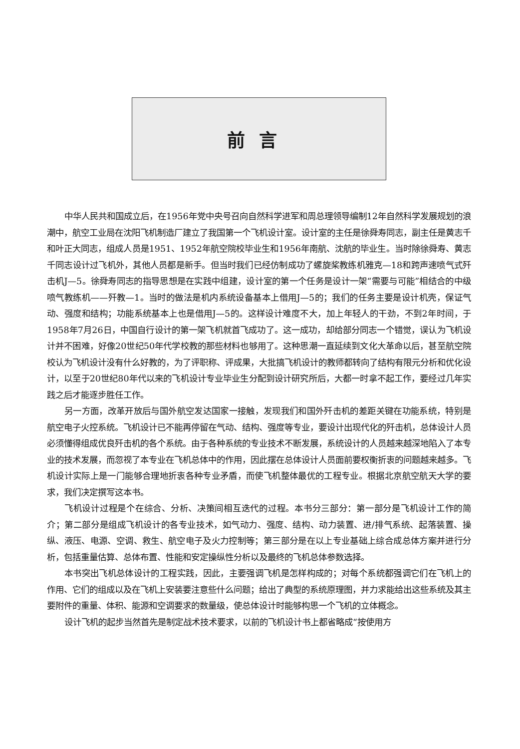前言
中华人民共和国成立后，在1956年党中央号召向自然科学进军和周总理领导编制12年自然科学发展规划的浪潮中，航空工业局在沈阳飞机制造厂建立了我国第一个飞机设计室。设计室的主任是徐舜寿同志，副主任是黄志千和叶正大同志，组成人员是1951、1952年航空院校毕业生和1956年南航、沈航的毕业生。当时除徐舜寿、黄志千同志设计过飞机外，其他人员都是新手。但当时我们已经仿制成功了螺旋桨教练机雅克—18和跨声速喷气式歼击机J—5。徐舜寿同志的指导思想是在实践中组建，设计室的第一个任务是设计一架“需要与可能”相结合的中级喷气教练机——歼教—1。当时的做法是机内系统设备基本上借用J—5的；我们的任务主要是设计机壳，保证气动、强度和结构；功能系统基本上也是借用J—5的。这样设计难度不大，加上年轻人的干劲，不到2年时间，于1958年7月26日，中国自行设计的第一架飞机就首飞成功了。这一成功，却给部分同志一个错觉，误认为飞机设计并不困难，好像20世纪50年代学校教的那些材料也够用了。这种思潮一直延续到文化大革命以后，甚至航空院校认为飞机设计没有什么好教的，为了评职称、评成果，大批搞飞机设计的教师都转向了结构有限元分析和优化设计，以至于20世纪80年代以来的飞机设计专业毕业生分配到设计研究所后，大都一时拿不起工作，要经过几年实践之后才能逐步胜任工作。
另一方面，改革开放后与国外航空发达国家一接触，发现我们和国外歼击机的差距关键在功能系统，特别是航空电子火控系统。飞机设计已不能再停留在气动、结构、强度等专业，要设计出现代化的歼击机，总体设计人员必须懂得组成优良歼击机的各个系统。由于各种系统的专业技术不断发展，系统设计的人员越来越深地陷入了本专业的技术发展，而忽视了本专业在飞机总体中的作用，因此摆在总体设计人员面前要权衡折衷的问题越来越多。飞机设计实际上是一门能够合理地折衷各种专业矛盾，而使飞机整体最优的工程专业。根据北京航空航天大学的要求，我们决定撰写这本书。
飞机设计过程是个在综合、分析、决策间相互迭代的过程。本书分三部分：第一部分是飞机设计工作的简介；第二部分是组成飞机设计的各专业技术，如气动力、强度、结构、动力装置、进/排气系统、起落装置、操纵、液压、电源、空调、救生、航空电子及火力控制等；第三部分是在以上专业基础上综合成总体方案并进行分析，包括重量估算、总体布置、性能和安定操纵性分析以及最终的飞机总体参数选择。
本书突出飞机总体设计的工程实践，因此，主要强调飞机是怎样构成的；对每个系统都强调它们在飞机上的作用、它们的组成以及在飞机上安装要注意些什么问题；给出了典型的系统原理图，并力求能给出这些系统及其主要附件的重量、体积、能源和空调要求的数量级，使总体设计时能够构思一个飞机的立体概念。
设计飞机的起步当然首先是制定战术技术要求，以前的飞机设计书上都省略成“按使用方